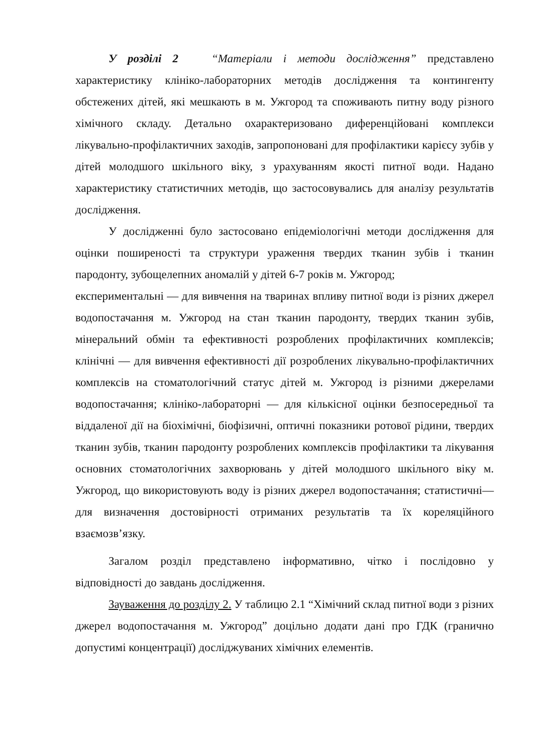У розділі 2 “Матеріали і методи дослідження” представлено характеристику клініко-лабораторних методів дослідження та контингенту обстежених дітей, які мешкають в м. Ужгород та споживають питну воду різного хімічного складу. Детально охарактеризовано диференційовані комплекси лікувально-профілактичних заходів, запропоновані для профілактики карієсу зубів у дітей молодшого шкільного віку, з урахуванням якості питної води. Надано характеристику статистичних методів, що застосовувались для аналізу результатів дослідження.
У дослідженні було застосовано епідеміологічні методи дослідження для оцінки поширеності та структури ураження твердих тканин зубів і тканин пародонту, зубощелепних аномалій у дітей 6-7 років м. Ужгород;
експериментальні — для вивчення на тваринах впливу питної води із різних джерел водопостачання м. Ужгород на стан тканин пародонту, твердих тканин зубів, мінеральний обмін та ефективності розроблених профілактичних комплексів; клінічні — для вивчення ефективності дії розроблених лікувально-профілактичних комплексів на стоматологічний статус дітей м. Ужгород із різними джерелами водопостачання; клініко-лабораторні — для кількісної оцінки безпосередньої та віддаленої дії на біохімічні, біофізичні, оптичні показники ротової рідини, твердих тканин зубів, тканин пародонту розроблених комплексів профілактики та лікування основних стоматологічних захворювань у дітей молодшого шкільного віку м. Ужгород, що використовують воду із різних джерел водопостачання; статистичні— для визначення достовірності отриманих результатів та їх кореляційного взаємозв’язку.
Загалом розділ представлено інформативно, чітко і послідовно у відповідності до завдань дослідження.
Зауваження до розділу 2. У таблицю 2.1 “Хімічний склад питної води з різних джерел водопостачання м. Ужгород” доцільно додати дані про ГДК (гранично допустимі концентрації) досліджуваних хімічних елементів.